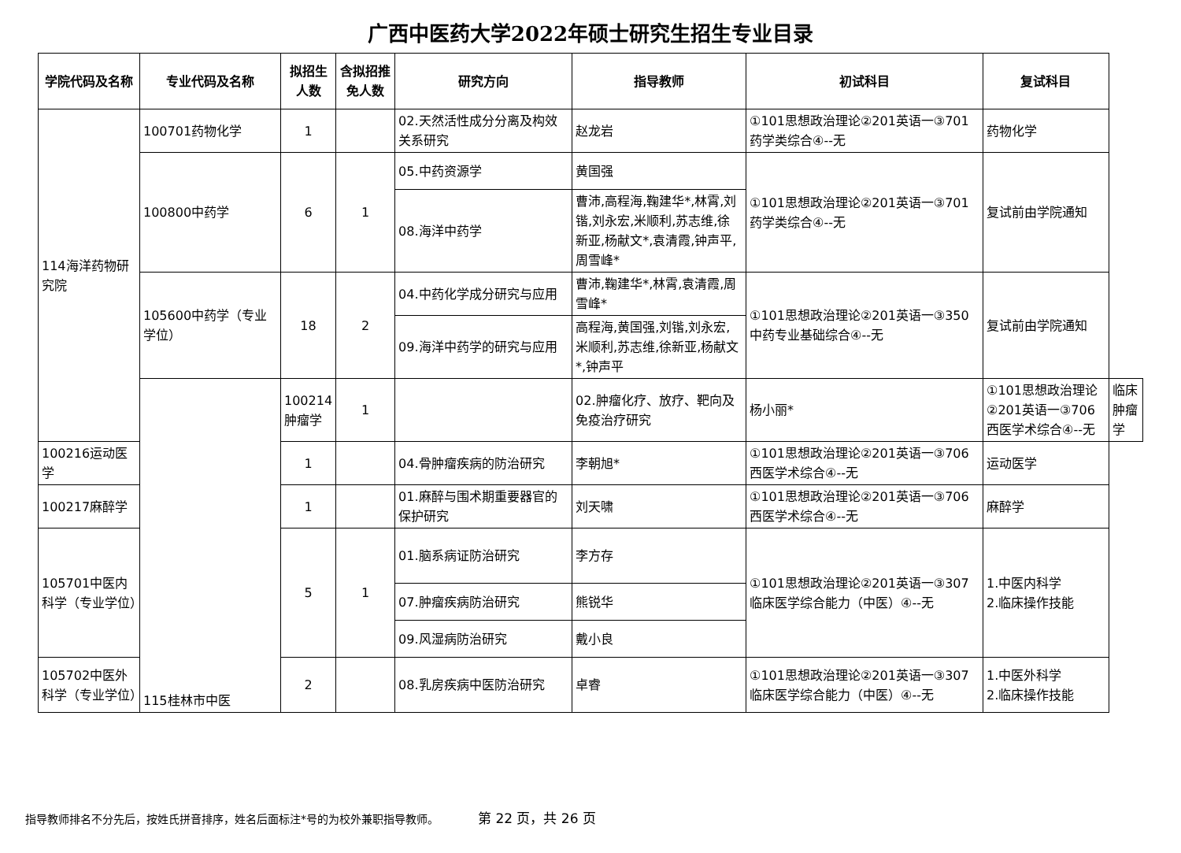广西中医药大学2022年硕士研究生招生专业目录
| 学院代码及名称 | 专业代码及名称 | 拟招生人数 | 含拟招推免人数 | 研究方向 | 指导教师 | 初试科目 | 复试科目 | |
| --- | --- | --- | --- | --- | --- | --- | --- | --- |
| 114海洋药物研究院 | 100701药物化学 | 1 | | 02.天然活性成分分离及构效关系研究 | 赵龙岩 | ①101思想政治理论②201英语一③701药学类综合④--无 | 药物化学 | |
| | 100800中药学 | 6 | 1 | 05.中药资源学 | 黄国强 | ①101思想政治理论②201英语一③701药学类综合④--无 | 复试前由学院通知 | |
| | | | | 08.海洋中药学 | 曹沛,高程海,鞠建华*,林霄,刘锴,刘永宏,米顺利,苏志维,徐新亚,杨献文*,袁清霞,钟声平,周雪峰* | | | |
| | 105600中药学（专业学位） | 18 | 2 | 04.中药化学成分研究与应用 | 曹沛,鞠建华*,林霄,袁清霞,周雪峰* | ①101思想政治理论②201英语一③350中药专业基础综合④--无 | 复试前由学院通知 | |
| | | | | 09.海洋中药学的研究与应用 | 高程海,黄国强,刘锴,刘永宏,米顺利,苏志维,徐新亚,杨献文*,钟声平 | | | |
| | 115桂林市中医 | 100214肿瘤学 | 1 | | 02.肿瘤化疗、放疗、靶向及免疫治疗研究 | 杨小丽* | ①101思想政治理论②201英语一③706西医学术综合④--无 | 临床肿瘤学 |
| 100216运动医学 | | 1 | | 04.骨肿瘤疾病的防治研究 | 李朝旭* | ①101思想政治理论②201英语一③706西医学术综合④--无 | 运动医学 | |
| 100217麻醉学 | | 1 | | 01.麻醉与围术期重要器官的保护研究 | 刘天啸 | ①101思想政治理论②201英语一③706西医学术综合④--无 | 麻醉学 | |
| 105701中医内科学（专业学位） | | 5 | 1 | 01.脑系病证防治研究 | 李方存 | ①101思想政治理论②201英语一③307临床医学综合能力（中医）④--无 | 1.中医内科学 2.临床操作技能 | |
| | | | | 07.肿瘤疾病防治研究 | 熊锐华 | | | |
| | | | | 09.风湿病防治研究 | 戴小良 | | | |
| 105702中医外科学（专业学位） | | 2 | | 08.乳房疾病中医防治研究 | 卓睿 | ①101思想政治理论②201英语一③307临床医学综合能力（中医）④--无 | 1.中医外科学 2.临床操作技能 | |
指导教师排名不分先后，按姓氏拼音排序，姓名后面标注*号的为校外兼职指导教师。 第 22 页，共 26 页